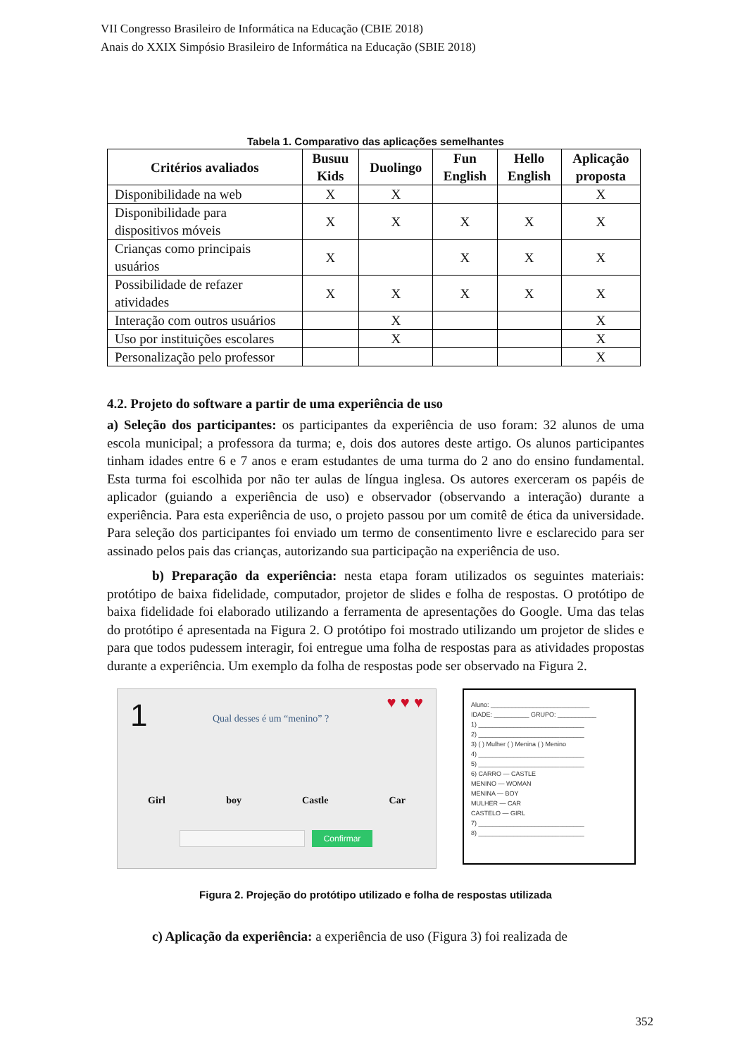VII Congresso Brasileiro de Informática na Educação (CBIE 2018)
Anais do XXIX Simpósio Brasileiro de Informática na Educação (SBIE 2018)
Tabela 1. Comparativo das aplicações semelhantes
| Critérios avaliados | Busuu Kids | Duolingo | Fun English | Hello English | Aplicação proposta |
| --- | --- | --- | --- | --- | --- |
| Disponibilidade na web | X | X | | | X |
| Disponibilidade para dispositivos móveis | X | X | X | X | X |
| Crianças como principais usuários | X | | X | X | X |
| Possibilidade de refazer atividades | X | X | X | X | X |
| Interação com outros usuários | | X | | | X |
| Uso por instituições escolares | | X | | | X |
| Personalização pelo professor | | | | | X |
4.2. Projeto do software a partir de uma experiência de uso
a) Seleção dos participantes: os participantes da experiência de uso foram: 32 alunos de uma escola municipal; a professora da turma; e, dois dos autores deste artigo. Os alunos participantes tinham idades entre 6 e 7 anos e eram estudantes de uma turma do 2 ano do ensino fundamental. Esta turma foi escolhida por não ter aulas de língua inglesa. Os autores exerceram os papéis de aplicador (guiando a experiência de uso) e observador (observando a interação) durante a experiência. Para esta experiência de uso, o projeto passou por um comitê de ética da universidade. Para seleção dos participantes foi enviado um termo de consentimento livre e esclarecido para ser assinado pelos pais das crianças, autorizando sua participação na experiência de uso.
b) Preparação da experiência: nesta etapa foram utilizados os seguintes materiais: protótipo de baixa fidelidade, computador, projetor de slides e folha de respostas. O protótipo de baixa fidelidade foi elaborado utilizando a ferramenta de apresentações do Google. Uma das telas do protótipo é apresentada na Figura 2. O protótipo foi mostrado utilizando um projetor de slides e para que todos pudessem interagir, foi entregue uma folha de respostas para as atividades propostas durante a experiência. Um exemplo da folha de respostas pode ser observado na Figura 2.
1 ♥ ♥ ♥
Qual desses é um “menino” ?
Girl boy Castle Car
Confirmar
Aluno: ____________________________
IDADE: __________ GRUPO: ___________
1) ______________________________
2) ______________________________
3) ( ) Mulher ( ) Menina ( ) Menino
4) ______________________________
5) ______________________________
6) CARRO — CASTLE
MENINO — WOMAN
MENINA — BOY
MULHER — CAR
CASTELO — GIRL
7) ______________________________
8) ______________________________
Figura 2. Projeção do protótipo utilizado e folha de respostas utilizada
c) Aplicação da experiência: a experiência de uso (Figura 3) foi realizada de
352